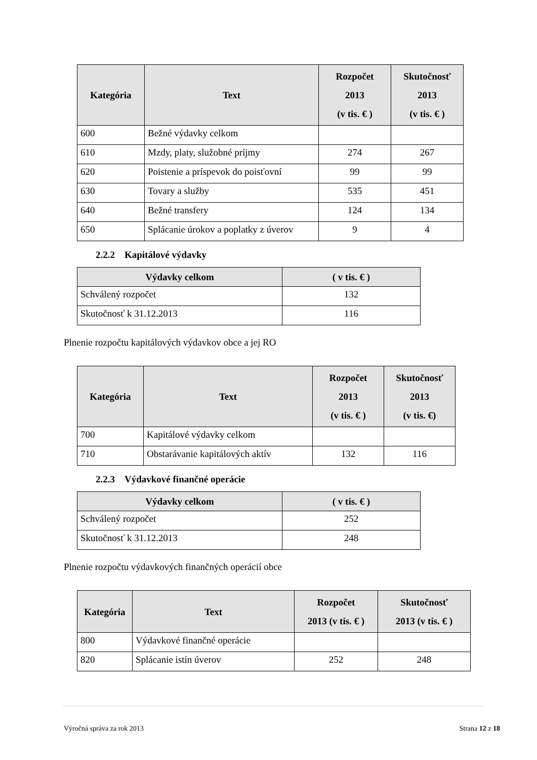| Kategória | Text | Rozpočet 2013 (v tis. € ) | Skutočnosť 2013 (v tis. € ) |
| --- | --- | --- | --- |
| 600 | Bežné výdavky celkom | | |
| 610 | Mzdy, platy, služobné príjmy | 274 | 267 |
| 620 | Poistenie a príspevok do poisťovní | 99 | 99 |
| 630 | Tovary a služby | 535 | 451 |
| 640 | Bežné transfery | 124 | 134 |
| 650 | Splácanie úrokov a poplatky z úverov | 9 | 4 |
2.2.2 Kapitálové výdavky
| Výdavky celkom | ( v tis. € ) |
| --- | --- |
| Schválený rozpočet | 132 |
| Skutočnosť k 31.12.2013 | 116 |
Plnenie rozpočtu kapitálových výdavkov obce a jej RO
| Kategória | Text | Rozpočet 2013 (v tis. € ) | Skutočnosť 2013 (v tis. €) |
| --- | --- | --- | --- |
| 700 | Kapitálové výdavky celkom | | |
| 710 | Obstarávanie kapitálových aktív | 132 | 116 |
2.2.3 Výdavkové finančné operácie
| Výdavky celkom | ( v tis. € ) |
| --- | --- |
| Schválený rozpočet | 252 |
| Skutočnosť k 31.12.2013 | 248 |
Plnenie rozpočtu výdavkových finančných operácií obce
| Kategória | Text | Rozpočet 2013 (v tis. € ) | Skutočnosť 2013 (v tis. € ) |
| --- | --- | --- | --- |
| 800 | Výdavkové finančné operácie | | |
| 820 | Splácanie istín úverov | 252 | 248 |
Výročná správa za rok 2013 Strana 12 z 18